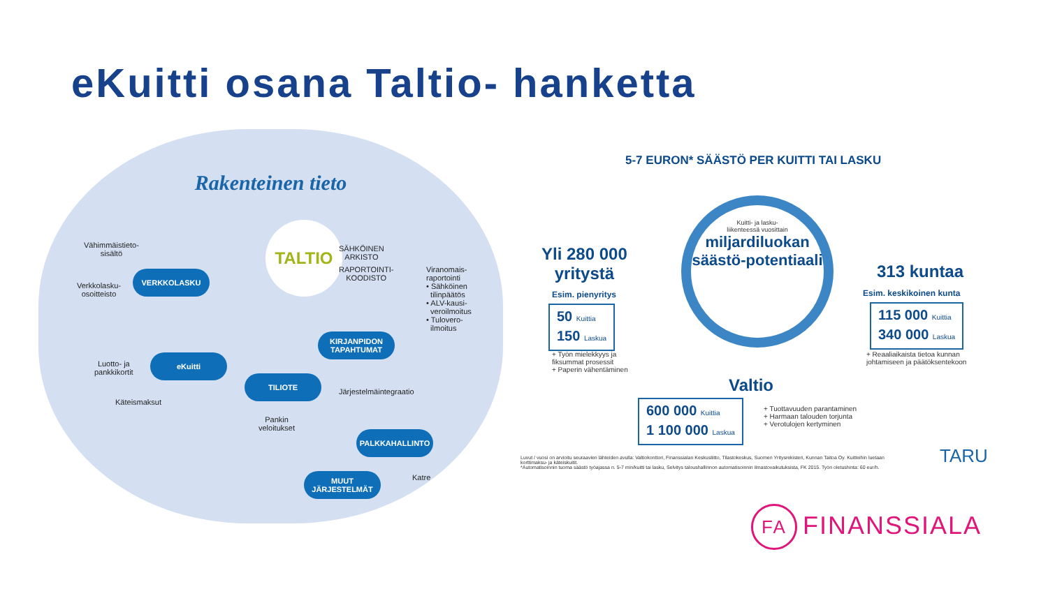eKuitti osana Taltio- hanketta
Rakenteinen tieto
TALTIO
Vähimmäistieto-
sisältö
Verkkolasku-
osoitteisto
VERKKOLASKU
SÄHKÖINEN
ARKISTO
RAPORTOINTI-
KOODISTO
Viranomais-
raportointi
• Sähköinen
tilinpäätös
• ALV-kausi-
veroilmoitus
• Tulovero-
ilmoitus
KIRJANPIDON
TAPAHTUMAT
eKuitti
Luotto- ja
pankkikortit
Käteismaksut
TILIOTE
Pankin
veloitukset
Järjestelmäintegraatio
PALKKAHALLINTO
MUUT
JÄRJESTELMÄT
Katre
5-7 EURON* SÄÄSTÖ PER KUITTI TAI LASKU
Kuitti- ja lasku-
liikenteessä vuosittain
miljardiluokan säästö-potentiaali
Yli 280 000
yritystä
Esim. pienyritys
50 Kuittia
150 Laskua
+ Työn mielekkyys ja
fiksummat prosessit
+ Paperin vähentäminen
313 kuntaa
Esim. keskikoinen kunta
115 000 Kuittia
340 000 Laskua
+ Reaaliaikaista tietoa kunnan
johtamiseen ja päätöksentekoon
Valtio
600 000 Kuittia
1 100 000 Laskua
+ Tuottavuuden parantaminen
+ Harmaan talouden torjunta
+ Verotulojen kertyminen
Luvut / vuosi on arvioitu seuraavien lähteiden avulla: Valtiokonttori, Finanssialan Keskusliitto, Tilastokeskus, Suomen Yritysrekisteri, Kunnan Taitoa Oy. Kuitteihin luetaan korttimaksu- ja käteiskuitit.
*Automatisoinnin tuoma säästö työajassa n. 5-7 min/kuitti tai lasku, Selvitys taloushallinnon automatisoinnin ilmastovaikutuksista, FK 2015. Työn oletushinta: 60 eur/h.
TARU
FA FINANSSIALA